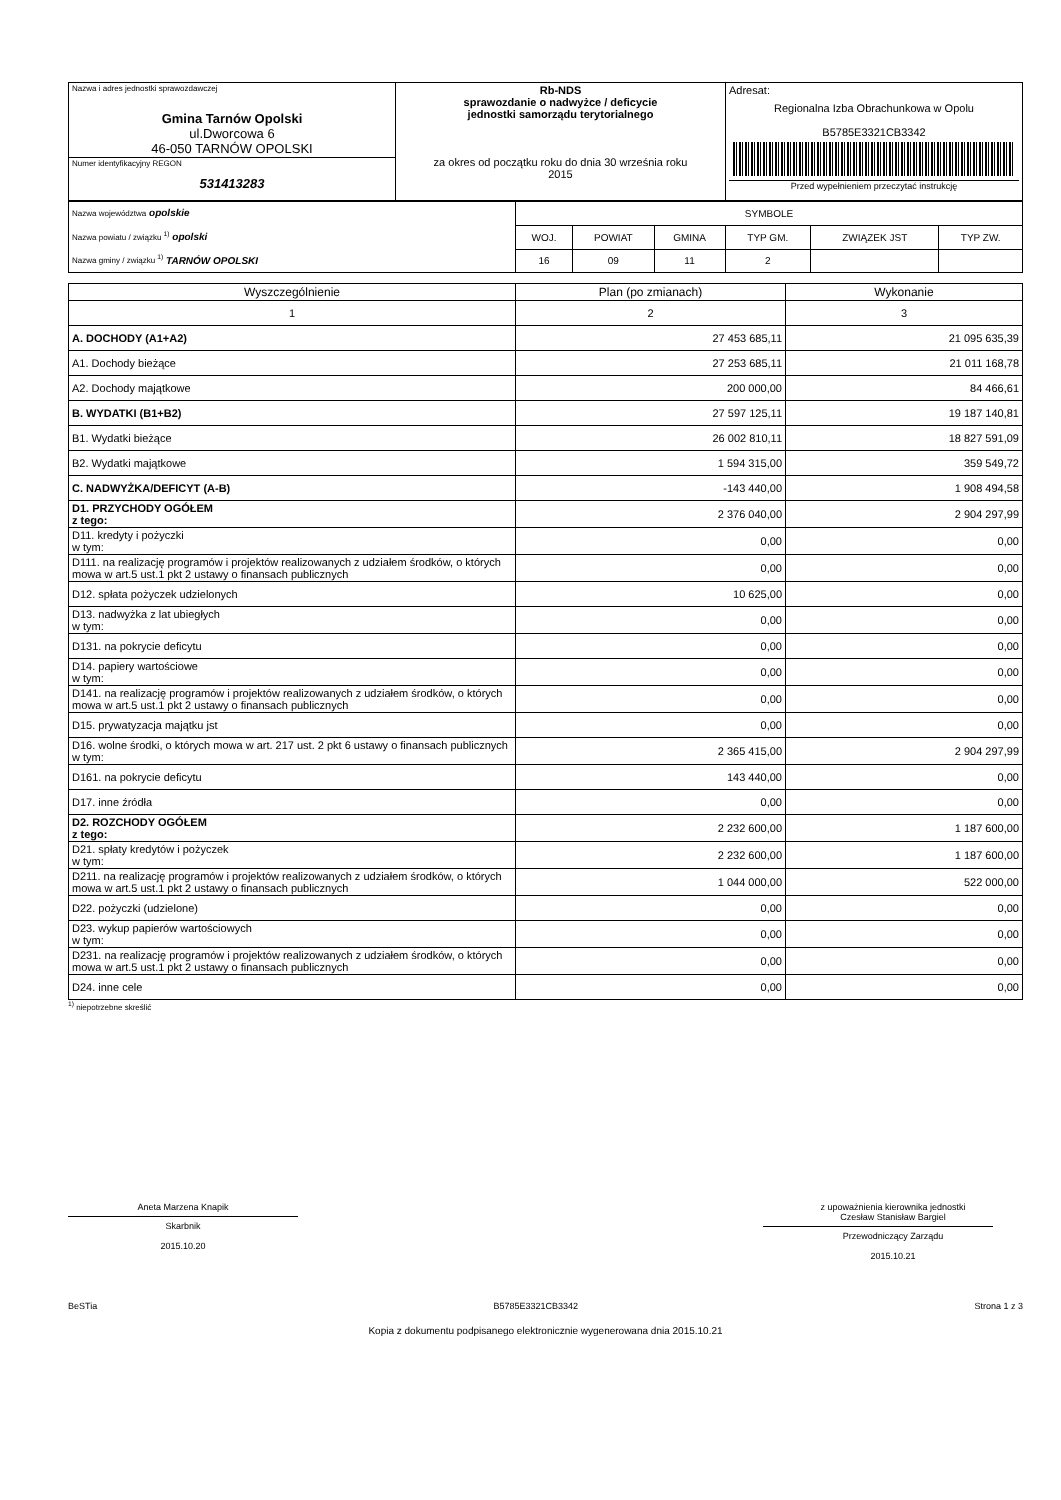| Nazwa i adres jednostki sprawozdawczej Gmina Tarnów Opolski ul.Dworcowa 6 46-050 TARNÓW OPOLSKI | Rb-NDS sprawozdanie o nadwyżce / deficycie jednostki samorządu terytorialnego za okres od początku roku do dnia 30 września roku 2015 | Adresat: Regionalna Izba Obrachunkowa w Opolu B5785E3321CB3342 Przed wypełnieniem przeczytać instrukcję |
| Numer identyfikacyjny REGON 531413283 | | |
| Nazwa województwa opolskie Nazwa powiatu / związku <sup>1)</sup> opolski Nazwa gminy / związku <sup>1)</sup> TARNÓW OPOLSKI | SYMBOLE | | | | | |
| | WOJ. | POWIAT | GMINA | TYP GM. | ZWIĄZEK JST | TYP ZW. |
| | 16 | 09 | 11 | 2 | | |
| Wyszczególnienie | Plan (po zmianach) | Wykonanie |
| --- | --- | --- |
| 1 | 2 | 3 |
| A. DOCHODY (A1+A2) | 27 453 685,11 | 21 095 635,39 |
| A1. Dochody bieżące | 27 253 685,11 | 21 011 168,78 |
| A2. Dochody majątkowe | 200 000,00 | 84 466,61 |
| B. WYDATKI (B1+B2) | 27 597 125,11 | 19 187 140,81 |
| B1. Wydatki bieżące | 26 002 810,11 | 18 827 591,09 |
| B2. Wydatki majątkowe | 1 594 315,00 | 359 549,72 |
| C. NADWYŻKA/DEFICYT (A-B) | -143 440,00 | 1 908 494,58 |
| D1. PRZYCHODY OGÓŁEM z tego: | 2 376 040,00 | 2 904 297,99 |
| D11. kredyty i pożyczki w tym: | 0,00 | 0,00 |
| D111. na realizację programów i projektów realizowanych z udziałem środków, o których mowa w art.5 ust.1 pkt 2 ustawy o finansach publicznych | 0,00 | 0,00 |
| D12. spłata pożyczek udzielonych | 10 625,00 | 0,00 |
| D13. nadwyżka z lat ubiegłych w tym: | 0,00 | 0,00 |
| D131. na pokrycie deficytu | 0,00 | 0,00 |
| D14. papiery wartościowe w tym: | 0,00 | 0,00 |
| D141. na realizację programów i projektów realizowanych z udziałem środków, o których mowa w art.5 ust.1 pkt 2 ustawy o finansach publicznych | 0,00 | 0,00 |
| D15. prywatyzacja majątku jst | 0,00 | 0,00 |
| D16. wolne środki, o których mowa w art. 217 ust. 2 pkt 6 ustawy o finansach publicznych w tym: | 2 365 415,00 | 2 904 297,99 |
| D161. na pokrycie deficytu | 143 440,00 | 0,00 |
| D17. inne źródła | 0,00 | 0,00 |
| D2. ROZCHODY OGÓŁEM z tego: | 2 232 600,00 | 1 187 600,00 |
| D21. spłaty kredytów i pożyczek w tym: | 2 232 600,00 | 1 187 600,00 |
| D211. na realizację programów i projektów realizowanych z udziałem środków, o których mowa w art.5 ust.1 pkt 2 ustawy o finansach publicznych | 1 044 000,00 | 522 000,00 |
| D22. pożyczki (udzielone) | 0,00 | 0,00 |
| D23. wykup papierów wartościowych w tym: | 0,00 | 0,00 |
| D231. na realizację programów i projektów realizowanych z udziałem środków, o których mowa w art.5 ust.1 pkt 2 ustawy o finansach publicznych | 0,00 | 0,00 |
| D24. inne cele | 0,00 | 0,00 |
<sup>1)</sup> niepotrzebne skreślić
Aneta Marzena Knapik
Skarbnik
2015.10.20
z upoważnienia kierownika jednostki
Czesław Stanisław Bargiel
Przewodniczący Zarządu
2015.10.21
BeSTia B5785E3321CB3342 Strona 1 z 3
Kopia z dokumentu podpisanego elektronicznie wygenerowana dnia 2015.10.21